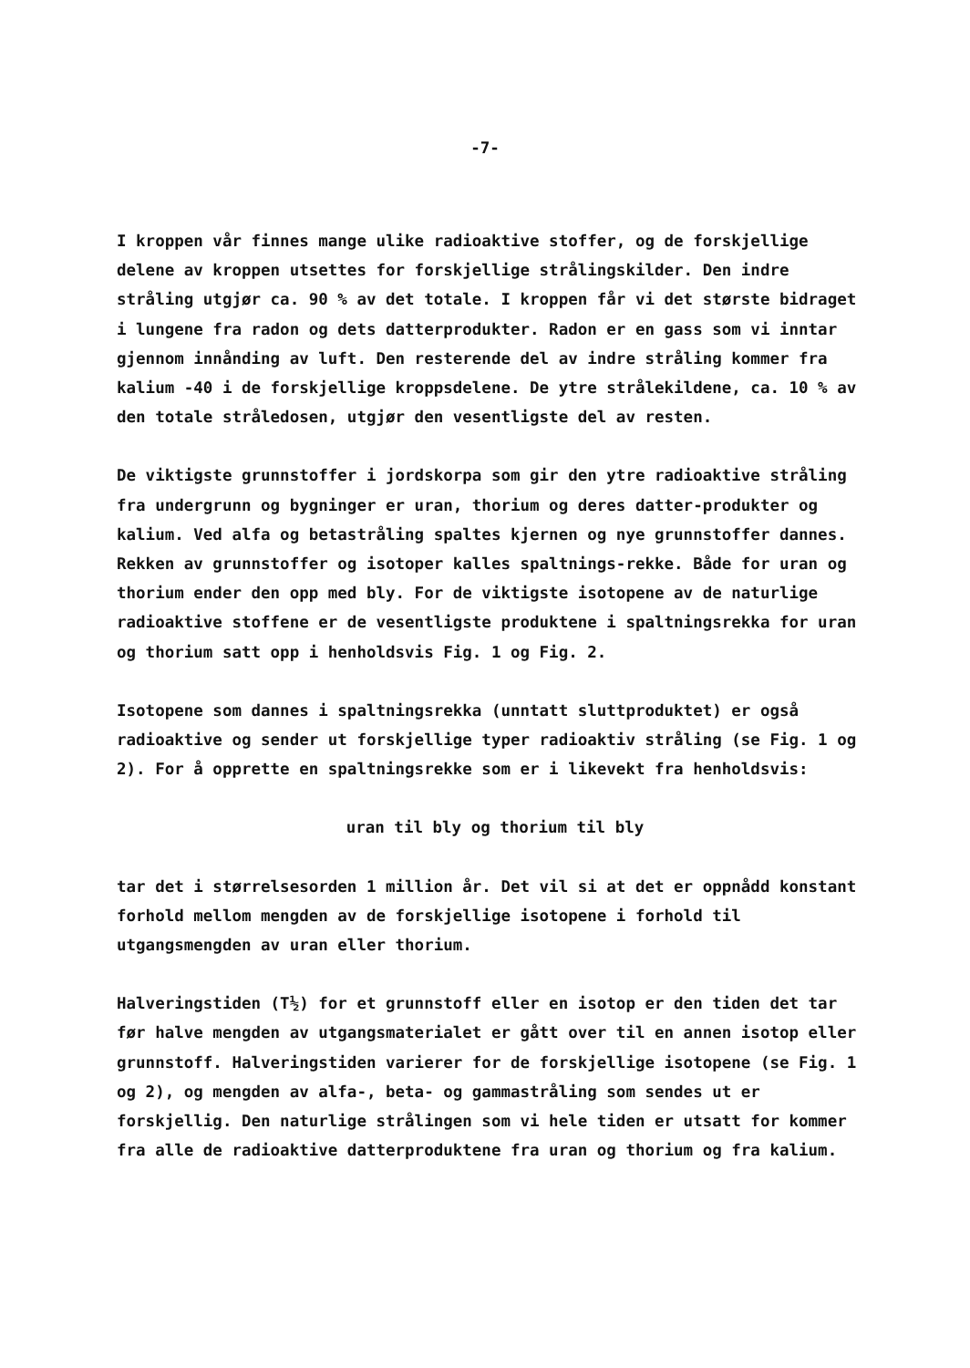-7-
I kroppen vår finnes mange ulike radioaktive stoffer, og de forskjellige delene av kroppen utsettes for forskjellige strålingskilder. Den indre stråling utgjør ca. 90 % av det totale. I kroppen får vi det største bidraget i lungene fra radon og dets datterprodukter. Radon er en gass som vi inntar gjennom innånding av luft. Den resterende del av indre stråling kommer fra kalium -40 i de forskjellige kroppsdelene. De ytre strålekildene, ca. 10 % av den totale stråledosen, utgjør den vesentligste del av resten.
De viktigste grunnstoffer i jordskorpa som gir den ytre radioaktive stråling fra undergrunn og bygninger er uran, thorium og deres datter-produkter og kalium. Ved alfa og betastråling spaltes kjernen og nye grunnstoffer dannes. Rekken av grunnstoffer og isotoper kalles spaltnings-rekke. Både for uran og thorium ender den opp med bly. For de viktigste isotopene av de naturlige radioaktive stoffene er de vesentligste produktene i spaltningsrekka for uran og thorium satt opp i henholdsvis Fig. 1 og Fig. 2.
Isotopene som dannes i spaltningsrekka (unntatt sluttproduktet) er også radioaktive og sender ut forskjellige typer radioaktiv stråling (se Fig. 1 og 2). For å opprette en spaltningsrekke som er i likevekt fra henholdsvis:
uran til bly og thorium til bly
tar det i størrelsesorden 1 million år. Det vil si at det er oppnådd konstant forhold mellom mengden av de forskjellige isotopene i forhold til utgangsmengden av uran eller thorium.
Halveringstiden (T½) for et grunnstoff eller en isotop er den tiden det tar før halve mengden av utgangsmaterialet er gått over til en annen isotop eller grunnstoff. Halveringstiden varierer for de forskjellige isotopene (se Fig. 1 og 2), og mengden av alfa-, beta- og gammastråling som sendes ut er forskjellig. Den naturlige strålingen som vi hele tiden er utsatt for kommer fra alle de radioaktive datterproduktene fra uran og thorium og fra kalium.